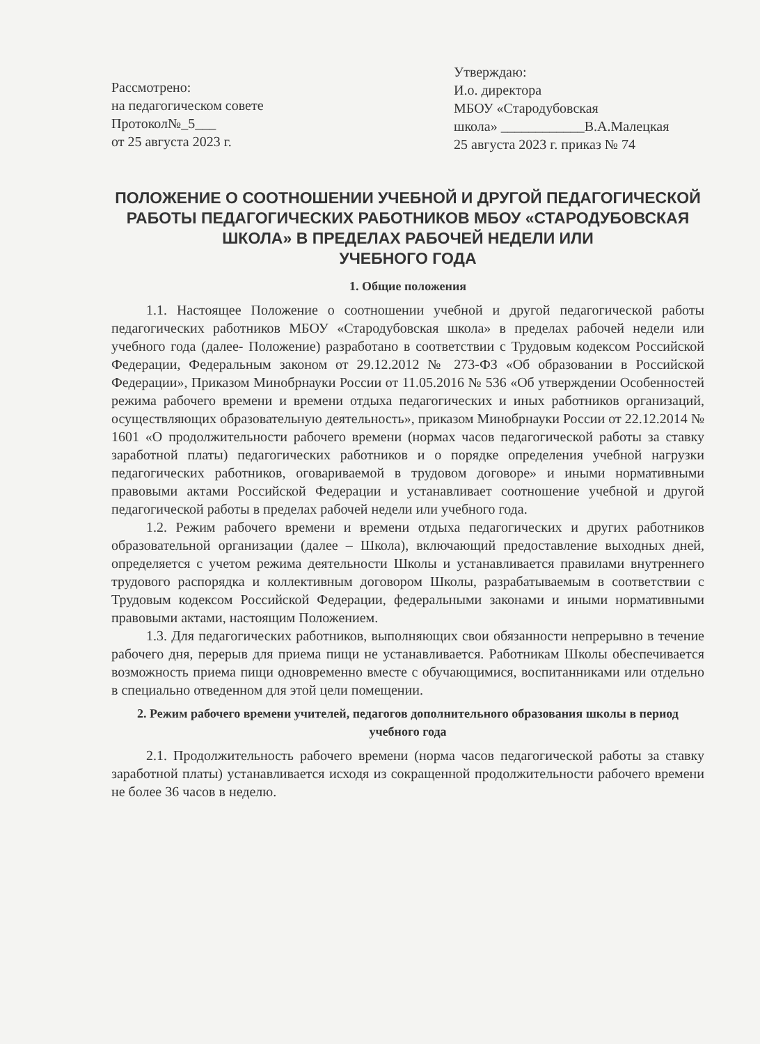Рассмотрено:
на педагогическом совете
Протокол№_5___
от 25 августа 2023 г.
Утверждаю:
И.о. директора
МБОУ «Стародубовская
школа» ____________В.А.Малецкая
25 августа 2023 г. приказ № 74
ПОЛОЖЕНИЕ О СООТНОШЕНИИ УЧЕБНОЙ И ДРУГОЙ ПЕДАГОГИЧЕСКОЙ РАБОТЫ ПЕДАГОГИЧЕСКИХ РАБОТНИКОВ МБОУ «СТАРОДУБОВСКАЯ ШКОЛА» В ПРЕДЕЛАХ РАБОЧЕЙ НЕДЕЛИ ИЛИ
УЧЕБНОГО ГОДА
1. Общие положения
1.1. Настоящее Положение о соотношении учебной и другой педагогической работы педагогических работников МБОУ «Стародубовская школа» в пределах рабочей недели или учебного года (далее- Положение) разработано в соответствии с Трудовым кодексом Российской Федерации, Федеральным законом от 29.12.2012 № 273-ФЗ «Об образовании в Российской Федерации», Приказом Минобрнауки России от 11.05.2016 № 536 «Об утверждении Особенностей режима рабочего времени и времени отдыха педагогических и иных работников организаций, осуществляющих образовательную деятельность», приказом Минобрнауки России от 22.12.2014 № 1601 «О продолжительности рабочего времени (нормах часов педагогической работы за ставку заработной платы) педагогических работников и о порядке определения учебной нагрузки педагогических работников, оговариваемой в трудовом договоре» и иными нормативными правовыми актами Российской Федерации и устанавливает соотношение учебной и другой педагогической работы в пределах рабочей недели или учебного года.
1.2. Режим рабочего времени и времени отдыха педагогических и других работников образовательной организации (далее – Школа), включающий предоставление выходных дней, определяется с учетом режима деятельности Школы и устанавливается правилами внутреннего трудового распорядка и коллективным договором Школы, разрабатываемым в соответствии с Трудовым кодексом Российской Федерации, федеральными законами и иными нормативными правовыми актами, настоящим Положением.
1.3. Для педагогических работников, выполняющих свои обязанности непрерывно в течение рабочего дня, перерыв для приема пищи не устанавливается. Работникам Школы обеспечивается возможность приема пищи одновременно вместе с обучающимися, воспитанниками или отдельно в специально отведенном для этой цели помещении.
2. Режим рабочего времени учителей, педагогов дополнительного образования школы в период учебного года
2.1. Продолжительность рабочего времени (норма часов педагогической работы за ставку заработной платы) устанавливается исходя из сокращенной продолжительности рабочего времени не более 36 часов в неделю.